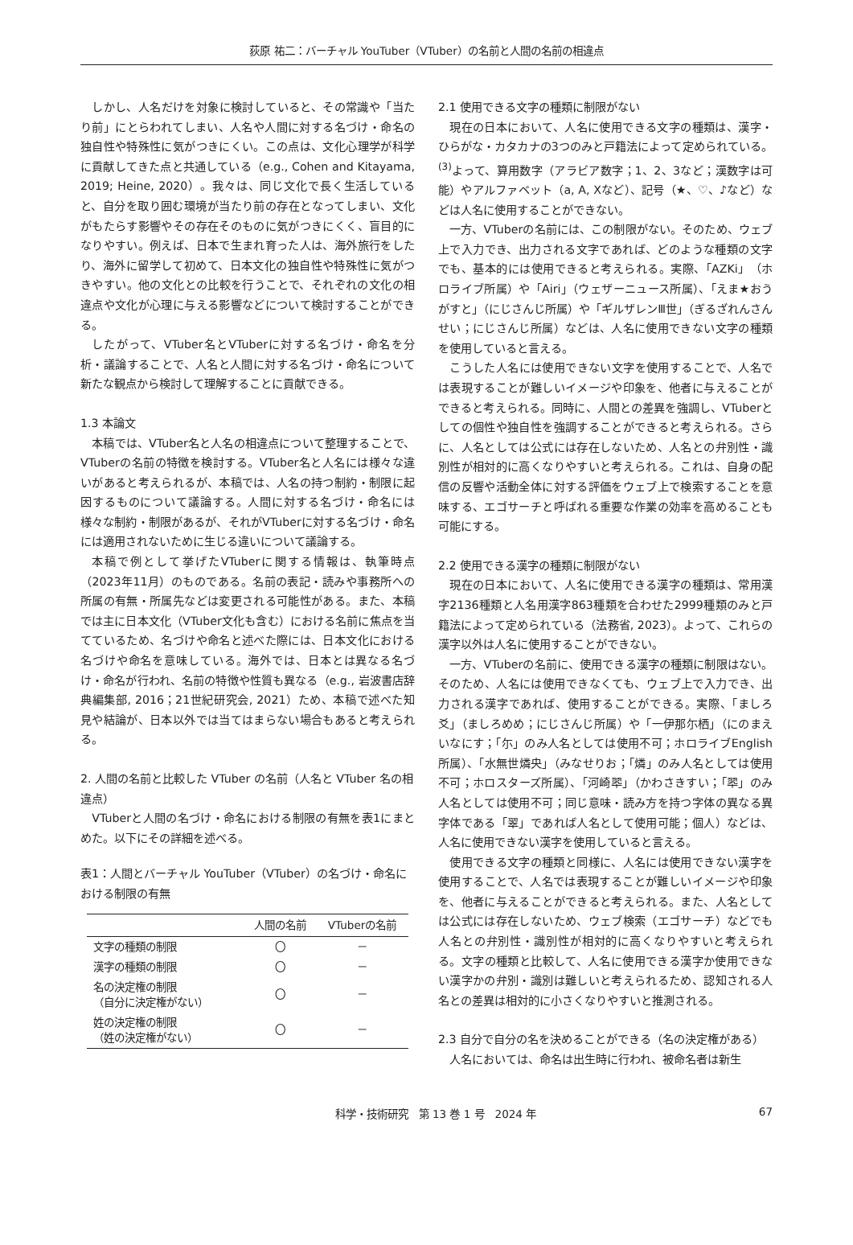荻原 祐二：バーチャル YouTuber（VTuber）の名前と人間の名前の相違点
しかし、人名だけを対象に検討していると、その常識や「当たり前」にとらわれてしまい、人名や人間に対する名づけ・命名の独自性や特殊性に気がつきにくい。この点は、文化心理学が科学に貢献してきた点と共通している（e.g., Cohen and Kitayama, 2019; Heine, 2020）。我々は、同じ文化で長く生活していると、自分を取り囲む環境が当たり前の存在となってしまい、文化がもたらす影響やその存在そのものに気がつきにくく、盲目的になりやすい。例えば、日本で生まれ育った人は、海外旅行をしたり、海外に留学して初めて、日本文化の独自性や特殊性に気がつきやすい。他の文化との比較を行うことで、それぞれの文化の相違点や文化が心理に与える影響などについて検討することができる。
したがって、VTuber名とVTuberに対する名づけ・命名を分析・議論することで、人名と人間に対する名づけ・命名について新たな観点から検討して理解することに貢献できる。
1.3 本論文
本稿では、VTuber名と人名の相違点について整理することで、VTuberの名前の特徴を検討する。VTuber名と人名には様々な違いがあると考えられるが、本稿では、人名の持つ制約・制限に起因するものについて議論する。人間に対する名づけ・命名には様々な制約・制限があるが、それがVTuberに対する名づけ・命名には適用されないために生じる違いについて議論する。
本稿で例として挙げたVTuberに関する情報は、執筆時点（2023年11月）のものである。名前の表記・読みや事務所への所属の有無・所属先などは変更される可能性がある。また、本稿では主に日本文化（VTuber文化も含む）における名前に焦点を当てているため、名づけや命名と述べた際には、日本文化における名づけや命名を意味している。海外では、日本とは異なる名づけ・命名が行われ、名前の特徴や性質も異なる（e.g., 岩波書店辞典編集部, 2016；21世紀研究会, 2021）ため、本稿で述べた知見や結論が、日本以外では当てはまらない場合もあると考えられる。
2. 人間の名前と比較した VTuber の名前（人名と VTuber 名の相違点）
VTuberと人間の名づけ・命名における制限の有無を表1にまとめた。以下にその詳細を述べる。
表1：人間とバーチャル YouTuber（VTuber）の名づけ・命名における制限の有無
| | 人間の名前 | VTuberの名前 |
| --- | --- | --- |
| 文字の種類の制限 | 〇 | － |
| 漢字の種類の制限 | 〇 | － |
| 名の決定権の制限 （自分に決定権がない） | 〇 | － |
| 姓の決定権の制限 （姓の決定権がない） | 〇 | － |
2.1 使用できる文字の種類に制限がない
現在の日本において、人名に使用できる文字の種類は、漢字・ひらがな・カタカナの3つのみと戸籍法によって定められている。<sup>(3)</sup>よって、算用数字（アラビア数字；1、2、3など；漢数字は可能）やアルファベット（a, A, Xなど）、記号（★、♡、♪など）などは人名に使用することができない。
一方、VTuberの名前には、この制限がない。そのため、ウェブ上で入力でき、出力される文字であれば、どのような種類の文字でも、基本的には使用できると考えられる。実際、「AZKi」（ホロライブ所属）や「Airi」（ウェザーニュース所属）、「えま★おうがすと」（にじさんじ所属）や「ギルザレンⅢ世」（ぎるざれんさんせい；にじさんじ所属）などは、人名に使用できない文字の種類を使用していると言える。
こうした人名には使用できない文字を使用することで、人名では表現することが難しいイメージや印象を、他者に与えることができると考えられる。同時に、人間との差異を強調し、VTuberとしての個性や独自性を強調することができると考えられる。さらに、人名としては公式には存在しないため、人名との弁別性・識別性が相対的に高くなりやすいと考えられる。これは、自身の配信の反響や活動全体に対する評価をウェブ上で検索することを意味する、エゴサーチと呼ばれる重要な作業の効率を高めることも可能にする。
2.2 使用できる漢字の種類に制限がない
現在の日本において、人名に使用できる漢字の種類は、常用漢字2136種類と人名用漢字863種類を合わせた2999種類のみと戸籍法によって定められている（法務省, 2023）。よって、これらの漢字以外は人名に使用することができない。
一方、VTuberの名前に、使用できる漢字の種類に制限はない。そのため、人名には使用できなくても、ウェブ上で入力でき、出力される漢字であれば、使用することができる。実際、「ましろ爻」（ましろめめ；にじさんじ所属）や「一伊那尓栖」（にのまえいなにす；「尓」のみ人名としては使用不可；ホロライブEnglish所属）、「水無世燐央」（みなせりお；「燐」のみ人名としては使用不可；ホロスターズ所属）、「河崎翆」（かわさきすい；「翆」のみ人名としては使用不可；同じ意味・読み方を持つ字体の異なる異字体である「翠」であれば人名として使用可能；個人）などは、人名に使用できない漢字を使用していると言える。
使用できる文字の種類と同様に、人名には使用できない漢字を使用することで、人名では表現することが難しいイメージや印象を、他者に与えることができると考えられる。また、人名としては公式には存在しないため、ウェブ検索（エゴサーチ）などでも人名との弁別性・識別性が相対的に高くなりやすいと考えられる。文字の種類と比較して、人名に使用できる漢字か使用できない漢字かの弁別・識別は難しいと考えられるため、認知される人名との差異は相対的に小さくなりやすいと推測される。
2.3 自分で自分の名を決めることができる（名の決定権がある）
人名においては、命名は出生時に行われ、被命名者は新生
科学・技術研究　第 13 巻 1 号　2024 年 67